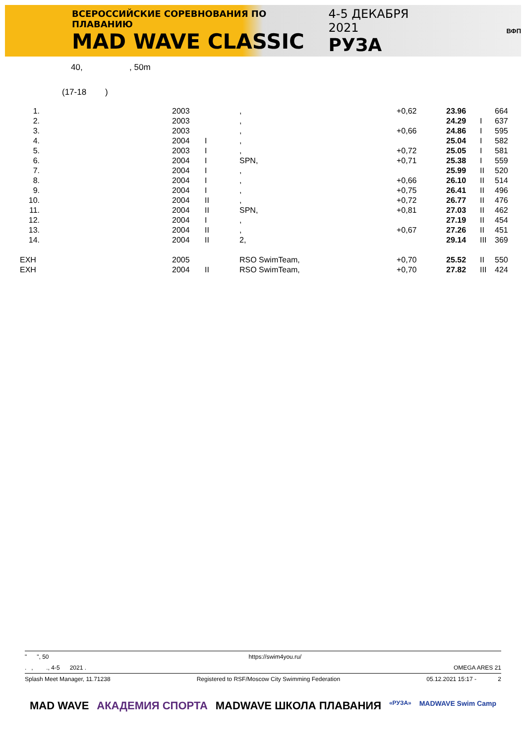ВСЕРОССИЙСКИЕ СОРЕВНОВАНИЯ ПО ПЛАВАНИЮ
MAD WAVE CLASSIC
4-5 ДЕКАБРЯ 2021
РУЗА
ВФП
40, , 50m
(17-18 )
| 1. | | 2003 | | , | +0,62 | 23.96 | | 664 |
| 2. | | 2003 | | , | | 24.29 | I | 637 |
| 3. | | 2003 | | , | +0,66 | 24.86 | I | 595 |
| 4. | | 2004 | I | , | | 25.04 | I | 582 |
| 5. | | 2003 | I | , | +0,72 | 25.05 | I | 581 |
| 6. | | 2004 | I | SPN, | +0,71 | 25.38 | I | 559 |
| 7. | | 2004 | I | , | | 25.99 | II | 520 |
| 8. | | 2004 | I | , | +0,66 | 26.10 | II | 514 |
| 9. | | 2004 | I | , | +0,75 | 26.41 | II | 496 |
| 10. | | 2004 | II | , | +0,72 | 26.77 | II | 476 |
| 11. | | 2004 | II | SPN, | +0,81 | 27.03 | II | 462 |
| 12. | | 2004 | I | , | | 27.19 | II | 454 |
| 13. | | 2004 | II | , | +0,67 | 27.26 | II | 451 |
| 14. | | 2004 | II | 2, | | 29.14 | III | 369 |
| EXH | | 2005 | | RSO SwimTeam, | +0,70 | 25.52 | II | 550 |
| EXH | | 2004 | II | RSO SwimTeam, | +0,70 | 27.82 | III | 424 |
" ", 50 https://swim4you.ru/
. , ., 4-5 2021 . OMEGA ARES 21
Splash Meet Manager, 11.71238 Registered to RSF/Moscow City Swimming Federation 05.12.2021 15:17 - 2
MAD WAVE АКАДЕМИЯ СПОРТА MADWAVE ШКОЛА ПЛАВАНИЯ «РУЗА» MADWAVE Swim Camp